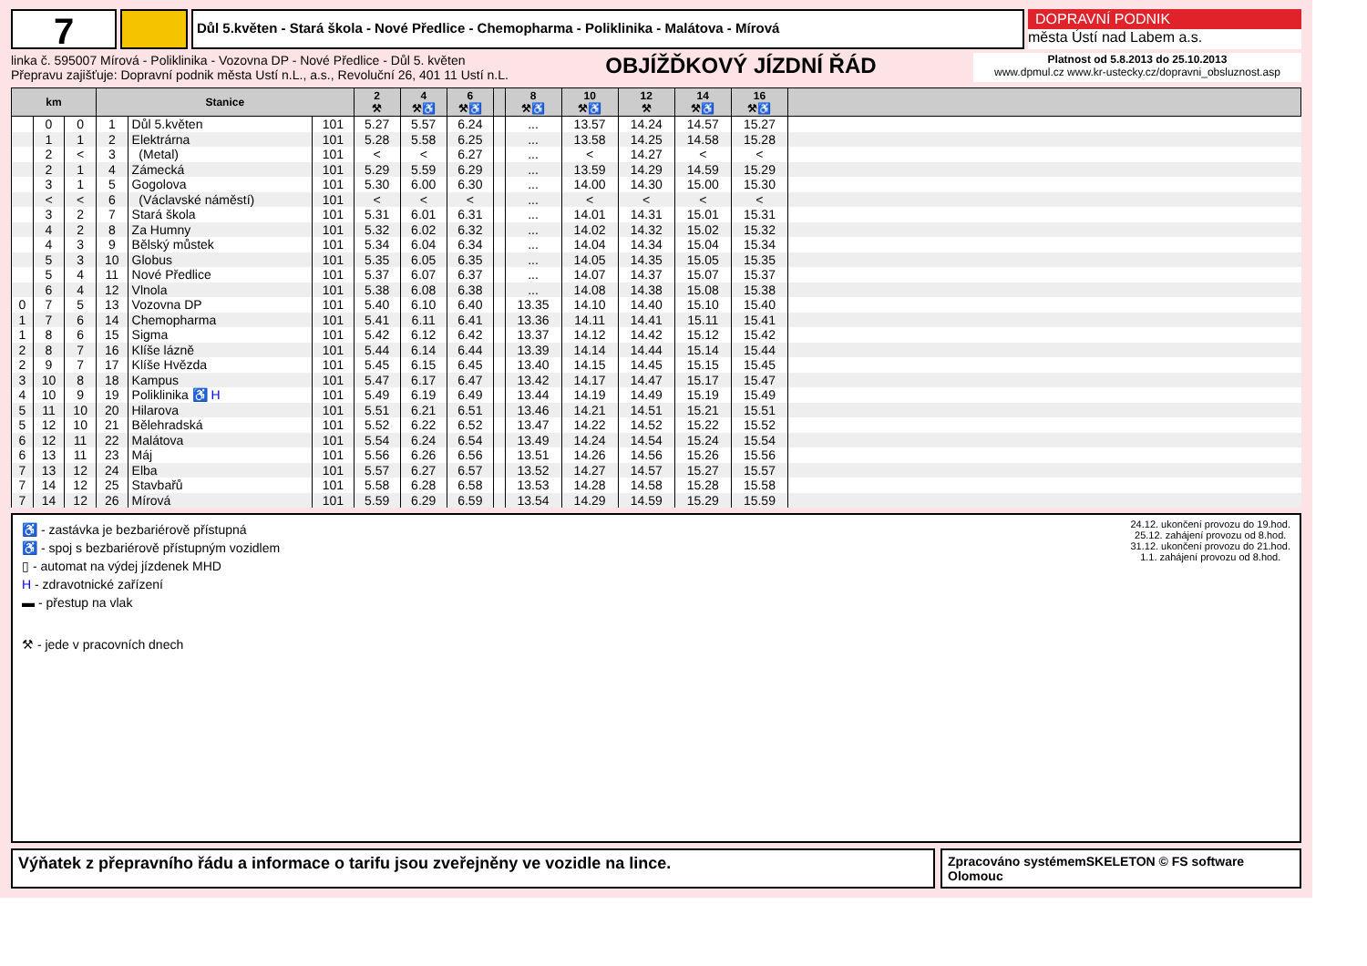7
Důl 5.květen - Stará škola - Nové Předlice - Chemopharma - Poliklinika - Malátova - Mírová
DOPRAVNÍ PODNIK
města Ústí nad Labem a.s.
linka č. 595007 Mírová - Poliklinika - Vozovna DP - Nové Předlice - Důl 5. květen
Přepravu zajišťuje: Dopravní podnik města Ustí n.L., a.s., Revoluční 26, 401 11 Ustí n.L.
OBJÍŽĎKOVÝ JÍZDNÍ ŘÁD
Platnost od 5.8.2013 do 25.10.2013
www.dpmul.cz www.kr-ustecky.cz/dopravni_obsluznost.asp
| km | | | Stanice | | | 2 ⚒ | 4 ⚒♿ | 6 ⚒♿ | | 8 ⚒♿ | 10 ⚒♿ | 12 ⚒ | 14 ⚒♿ | 16 ⚒♿ | |
| --- | --- | --- | --- | --- | --- | --- | --- | --- | --- | --- | --- | --- | --- | --- | --- |
| | 0 | 0 | 1 | Důl 5.květen | 101 | 5.27 | 5.57 | 6.24 | | ... | 13.57 | 14.24 | 14.57 | 15.27 | |
| | 1 | 1 | 2 | Elektrárna | 101 | 5.28 | 5.58 | 6.25 | | ... | 13.58 | 14.25 | 14.58 | 15.28 | |
| | 2 | < | 3 | (Metal) | 101 | < | < | 6.27 | | ... | < | 14.27 | < | < | |
| | 2 | 1 | 4 | Zámecká | 101 | 5.29 | 5.59 | 6.29 | | ... | 13.59 | 14.29 | 14.59 | 15.29 | |
| | 3 | 1 | 5 | Gogolova | 101 | 5.30 | 6.00 | 6.30 | | ... | 14.00 | 14.30 | 15.00 | 15.30 | |
| | < | < | 6 | (Václavské náměstí) | 101 | < | < | < | | ... | < | < | < | < | |
| | 3 | 2 | 7 | Stará škola | 101 | 5.31 | 6.01 | 6.31 | | ... | 14.01 | 14.31 | 15.01 | 15.31 | |
| | 4 | 2 | 8 | Za Humny | 101 | 5.32 | 6.02 | 6.32 | | ... | 14.02 | 14.32 | 15.02 | 15.32 | |
| | 4 | 3 | 9 | Bělský můstek | 101 | 5.34 | 6.04 | 6.34 | | ... | 14.04 | 14.34 | 15.04 | 15.34 | |
| | 5 | 3 | 10 | Globus | 101 | 5.35 | 6.05 | 6.35 | | ... | 14.05 | 14.35 | 15.05 | 15.35 | |
| | 5 | 4 | 11 | Nové Předlice | 101 | 5.37 | 6.07 | 6.37 | | ... | 14.07 | 14.37 | 15.07 | 15.37 | |
| | 6 | 4 | 12 | Vlnola | 101 | 5.38 | 6.08 | 6.38 | | ... | 14.08 | 14.38 | 15.08 | 15.38 | |
| 0 | 7 | 5 | 13 | Vozovna DP | 101 | 5.40 | 6.10 | 6.40 | | 13.35 | 14.10 | 14.40 | 15.10 | 15.40 | |
| 1 | 7 | 6 | 14 | Chemopharma | 101 | 5.41 | 6.11 | 6.41 | | 13.36 | 14.11 | 14.41 | 15.11 | 15.41 | |
| 1 | 8 | 6 | 15 | Sigma | 101 | 5.42 | 6.12 | 6.42 | | 13.37 | 14.12 | 14.42 | 15.12 | 15.42 | |
| 2 | 8 | 7 | 16 | Klíše lázně | 101 | 5.44 | 6.14 | 6.44 | | 13.39 | 14.14 | 14.44 | 15.14 | 15.44 | |
| 2 | 9 | 7 | 17 | Klíše Hvězda | 101 | 5.45 | 6.15 | 6.45 | | 13.40 | 14.15 | 14.45 | 15.15 | 15.45 | |
| 3 | 10 | 8 | 18 | Kampus | 101 | 5.47 | 6.17 | 6.47 | | 13.42 | 14.17 | 14.47 | 15.17 | 15.47 | |
| 4 | 10 | 9 | 19 | Poliklinika ♿ H | 101 | 5.49 | 6.19 | 6.49 | | 13.44 | 14.19 | 14.49 | 15.19 | 15.49 | |
| 5 | 11 | 10 | 20 | Hilarova | 101 | 5.51 | 6.21 | 6.51 | | 13.46 | 14.21 | 14.51 | 15.21 | 15.51 | |
| 5 | 12 | 10 | 21 | Bělehradská | 101 | 5.52 | 6.22 | 6.52 | | 13.47 | 14.22 | 14.52 | 15.22 | 15.52 | |
| 6 | 12 | 11 | 22 | Malátova | 101 | 5.54 | 6.24 | 6.54 | | 13.49 | 14.24 | 14.54 | 15.24 | 15.54 | |
| 6 | 13 | 11 | 23 | Máj | 101 | 5.56 | 6.26 | 6.56 | | 13.51 | 14.26 | 14.56 | 15.26 | 15.56 | |
| 7 | 13 | 12 | 24 | Elba | 101 | 5.57 | 6.27 | 6.57 | | 13.52 | 14.27 | 14.57 | 15.27 | 15.57 | |
| 7 | 14 | 12 | 25 | Stavbařů | 101 | 5.58 | 6.28 | 6.58 | | 13.53 | 14.28 | 14.58 | 15.28 | 15.58 | |
| 7 | 14 | 12 | 26 | Mírová | 101 | 5.59 | 6.29 | 6.59 | | 13.54 | 14.29 | 14.59 | 15.29 | 15.59 | |
♿ - zastávka je bezbariérově přístupná
♿ - spoj s bezbariérově přístupným vozidlem
▯ - automat na výdej jízdenek MHD
H - zdravotnické zařízení
▬ - přestup na vlak
⚒ - jede v pracovních dnech
24.12. ukončení provozu do 19.hod.
25.12. zahájení provozu od 8.hod.
31.12. ukončení provozu do 21.hod.
1.1. zahájení provozu od 8.hod.
Výňatek z přepravního řádu a informace o tarifu jsou zveřejněny ve vozidle na lince.
Zpracováno systémemSKELETON © FS software Olomouc